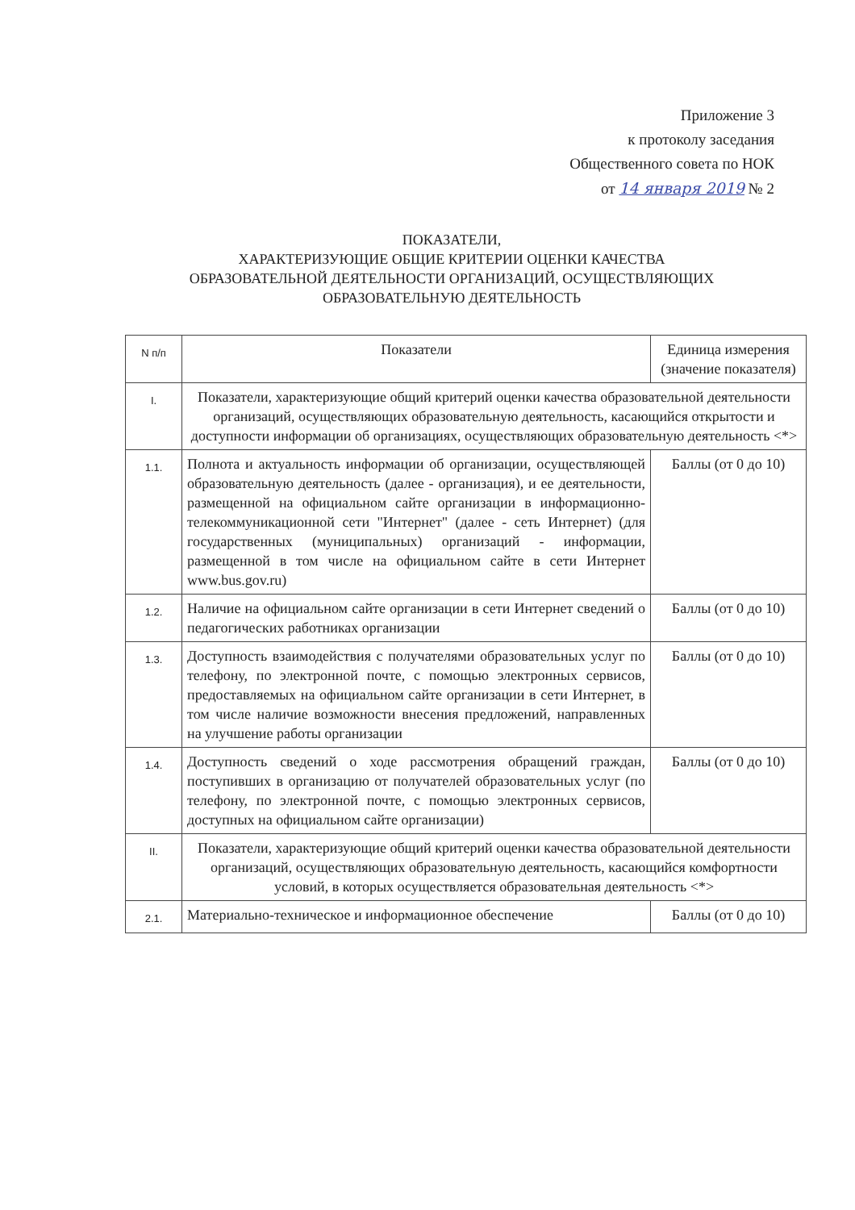Приложение 3
к протоколу заседания
Общественного совета по НОК
от 14 января 2019 № 2
ПОКАЗАТЕЛИ,
ХАРАКТЕРИЗУЮЩИЕ ОБЩИЕ КРИТЕРИИ ОЦЕНКИ КАЧЕСТВА
ОБРАЗОВАТЕЛЬНОЙ ДЕЯТЕЛЬНОСТИ ОРГАНИЗАЦИЙ, ОСУЩЕСТВЛЯЮЩИХ
ОБРАЗОВАТЕЛЬНУЮ ДЕЯТЕЛЬНОСТЬ
| N п/п | Показатели | Единица измерения (значение показателя) |
| --- | --- | --- |
| I. | Показатели, характеризующие общий критерий оценки качества образовательной деятельности организаций, осуществляющих образовательную деятельность, касающийся открытости и доступности информации об организациях, осуществляющих образовательную деятельность <*> | |
| 1.1. | Полнота и актуальность информации об организации, осуществляющей образовательную деятельность (далее - организация), и ее деятельности, размещенной на официальном сайте организации в информационно-телекоммуникационной сети "Интернет" (далее - сеть Интернет) (для государственных (муниципальных) организаций - информации, размещенной в том числе на официальном сайте в сети Интернет www.bus.gov.ru) | Баллы (от 0 до 10) |
| 1.2. | Наличие на официальном сайте организации в сети Интернет сведений о педагогических работниках организации | Баллы (от 0 до 10) |
| 1.3. | Доступность взаимодействия с получателями образовательных услуг по телефону, по электронной почте, с помощью электронных сервисов, предоставляемых на официальном сайте организации в сети Интернет, в том числе наличие возможности внесения предложений, направленных на улучшение работы организации | Баллы (от 0 до 10) |
| 1.4. | Доступность сведений о ходе рассмотрения обращений граждан, поступивших в организацию от получателей образовательных услуг (по телефону, по электронной почте, с помощью электронных сервисов, доступных на официальном сайте организации) | Баллы (от 0 до 10) |
| II. | Показатели, характеризующие общий критерий оценки качества образовательной деятельности организаций, осуществляющих образовательную деятельность, касающийся комфортности условий, в которых осуществляется образовательная деятельность <*> | |
| 2.1. | Материально-техническое и информационное обеспечение | Баллы (от 0 до 10) |